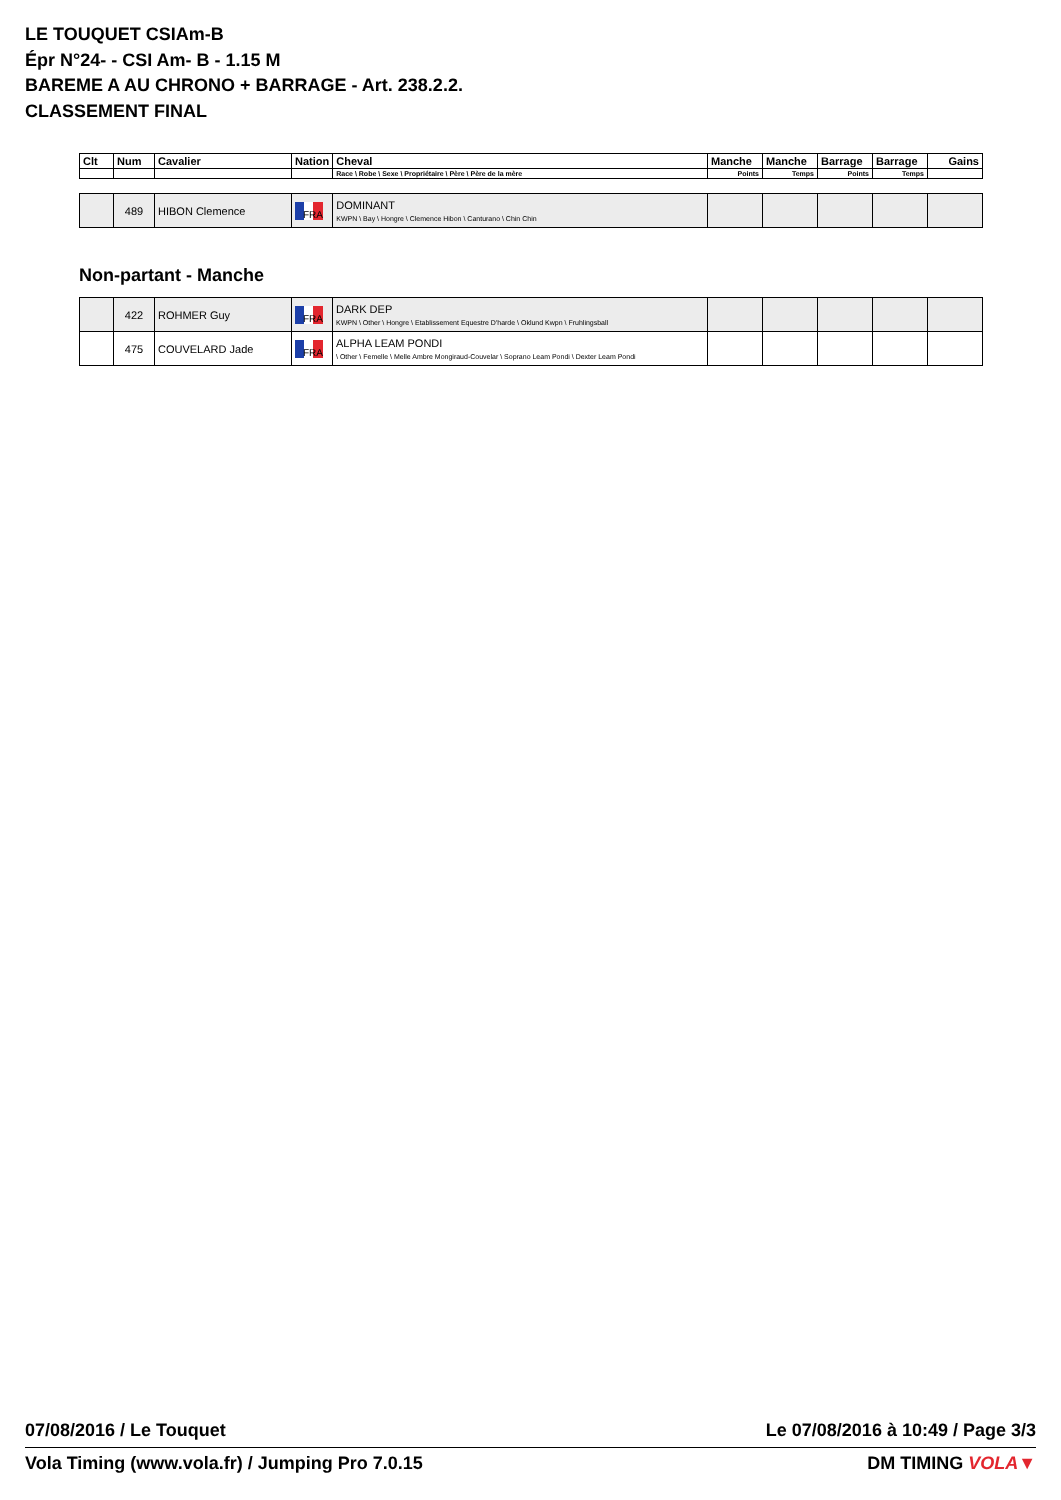LE TOUQUET CSIAm-B
Épr N°24- - CSI Am- B - 1.15 M
BAREME A AU CHRONO + BARRAGE - Art. 238.2.2.
CLASSEMENT FINAL
| Clt | Num | Cavalier | Nation | Cheval | Manche | Manche | Barrage | Barrage | Gains |
| --- | --- | --- | --- | --- | --- | --- | --- | --- | --- |
| | | | | Race \ Robe \ Sexe \ Propriétaire \ Père \ Père de la mère | Points | Temps | Points | Temps | |
| | 489 | HIBON Clemence | FRA | DOMINANT KWPN \ Bay \ Hongre \ Clemence Hibon \ Canturano \ Chin Chin | | | | | |
Non-partant - Manche
| | 422 | ROHMER Guy | FRA | DARK DEP KWPN \ Other \ Hongre \ Etablissement Equestre D'harde \ Oklund Kwpn \ Fruhlingsball | | | | | |
| | 475 | COUVELARD Jade | FRA | ALPHA LEAM PONDI \ Other \ Femelle \ Melle Ambre Mongiraud-Couvelar \ Soprano Leam Pondi \ Dexter Leam Pondi | | | | | |
07/08/2016 / Le Touquet Le 07/08/2016 à 10:49 / Page 3/3
Vola Timing (www.vola.fr) / Jumping Pro 7.0.15 DM TIMING VOLA▼